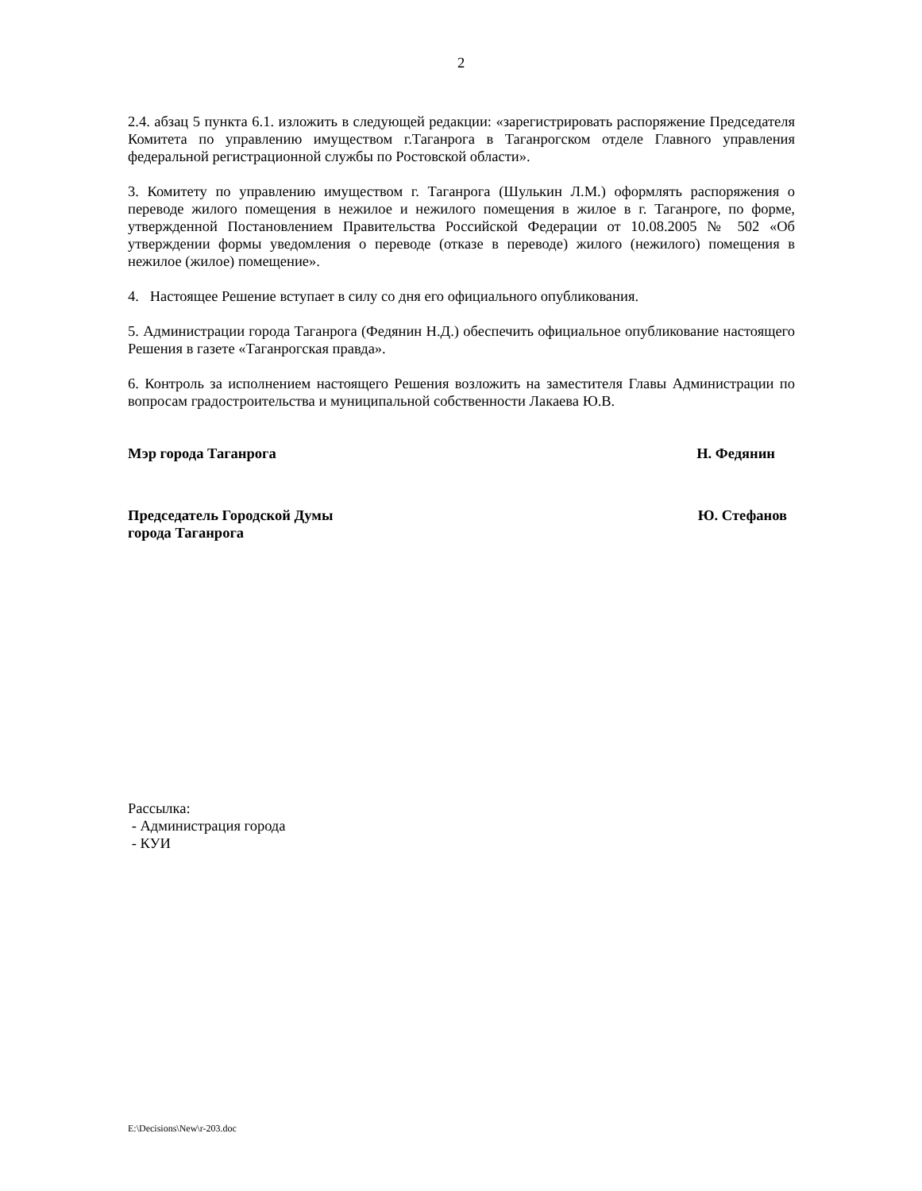2
2.4. абзац 5 пункта 6.1. изложить в следующей редакции: «зарегистрировать распоряжение Председателя Комитета по управлению имуществом г.Таганрога в Таганрогском отделе Главного управления федеральной регистрационной службы по Ростовской области».
3. Комитету по управлению имуществом г. Таганрога (Шулькин Л.М.) оформлять распоряжения о переводе жилого помещения в нежилое и нежилого помещения в жилое в г. Таганроге, по форме, утвержденной Постановлением Правительства Российской Федерации от 10.08.2005 № 502 «Об утверждении формы уведомления о переводе (отказе в переводе) жилого (нежилого) помещения в нежилое (жилое) помещение».
4. Настоящее Решение вступает в силу со дня его официального опубликования.
5. Администрации города Таганрога (Федянин Н.Д.) обеспечить официальное опубликование настоящего Решения в газете «Таганрогская правда».
6. Контроль за исполнением настоящего Решения возложить на заместителя Главы Администрации по вопросам градостроительства и муниципальной собственности Лакаева Ю.В.
Мэр города Таганрога Н. Федянин
Председатель Городской Думы
города Таганрога Ю. Стефанов
Рассылка:
- Администрация города
- КУИ
E:\Decisions\New\r-203.doc